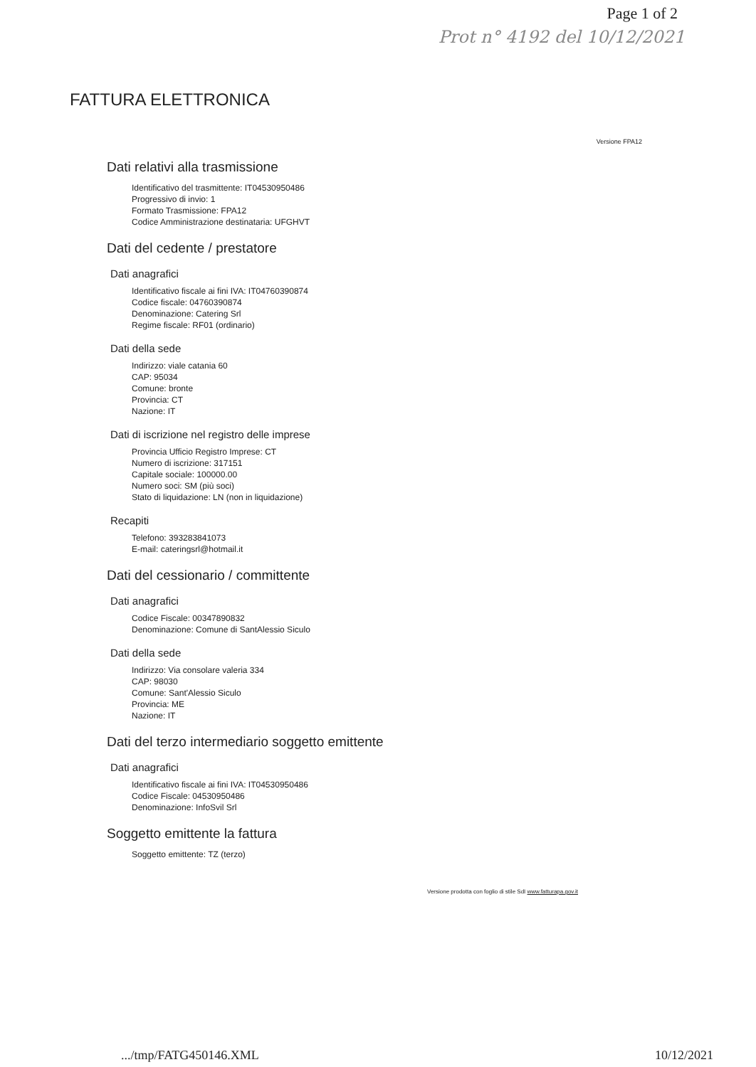Page 1 of 2
Prot n° 4192 del 10/12/2021
FATTURA ELETTRONICA
Versione FPA12
Dati relativi alla trasmissione
Identificativo del trasmittente: IT04530950486
Progressivo di invio: 1
Formato Trasmissione: FPA12
Codice Amministrazione destinataria: UFGHVT
Dati del cedente / prestatore
Dati anagrafici
Identificativo fiscale ai fini IVA: IT04760390874
Codice fiscale: 04760390874
Denominazione: Catering Srl
Regime fiscale: RF01 (ordinario)
Dati della sede
Indirizzo: viale catania 60
CAP: 95034
Comune: bronte
Provincia: CT
Nazione: IT
Dati di iscrizione nel registro delle imprese
Provincia Ufficio Registro Imprese: CT
Numero di iscrizione: 317151
Capitale sociale: 100000.00
Numero soci: SM (più soci)
Stato di liquidazione: LN (non in liquidazione)
Recapiti
Telefono: 393283841073
E-mail: cateringsrl@hotmail.it
Dati del cessionario / committente
Dati anagrafici
Codice Fiscale: 00347890832
Denominazione: Comune di SantAlessio Siculo
Dati della sede
Indirizzo: Via consolare valeria 334
CAP: 98030
Comune: Sant'Alessio Siculo
Provincia: ME
Nazione: IT
Dati del terzo intermediario soggetto emittente
Dati anagrafici
Identificativo fiscale ai fini IVA: IT04530950486
Codice Fiscale: 04530950486
Denominazione: InfoSvil Srl
Soggetto emittente la fattura
Soggetto emittente: TZ (terzo)
Versione prodotta con foglio di stile SdI www.fatturapa.gov.it
.../tmp/FATG450146.XML 10/12/2021